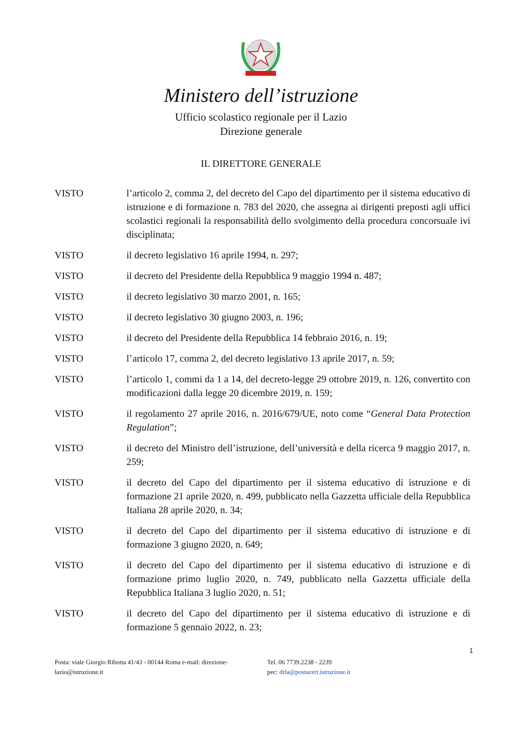Ministero dell’istruzione
Ufficio scolastico regionale per il Lazio
Direzione generale
IL DIRETTORE GENERALE
VISTO l’articolo 2, comma 2, del decreto del Capo del dipartimento per il sistema educativo di istruzione e di formazione n. 783 del 2020, che assegna ai dirigenti preposti agli uffici scolastici regionali la responsabilità dello svolgimento della procedura concorsuale ivi disciplinata;
VISTO il decreto legislativo 16 aprile 1994, n. 297;
VISTO il decreto del Presidente della Repubblica 9 maggio 1994 n. 487;
VISTO il decreto legislativo 30 marzo 2001, n. 165;
VISTO il decreto legislativo 30 giugno 2003, n. 196;
VISTO il decreto del Presidente della Repubblica 14 febbraio 2016, n. 19;
VISTO l’articolo 17, comma 2, del decreto legislativo 13 aprile 2017, n. 59;
VISTO l’articolo 1, commi da 1 a 14, del decreto-legge 29 ottobre 2019, n. 126, convertito con modificazioni dalla legge 20 dicembre 2019, n. 159;
VISTO il regolamento 27 aprile 2016, n. 2016/679/UE, noto come “General Data Protection Regulation”;
VISTO il decreto del Ministro dell’istruzione, dell’università e della ricerca 9 maggio 2017, n. 259;
VISTO il decreto del Capo del dipartimento per il sistema educativo di istruzione e di formazione 21 aprile 2020, n. 499, pubblicato nella Gazzetta ufficiale della Repubblica Italiana 28 aprile 2020, n. 34;
VISTO il decreto del Capo del dipartimento per il sistema educativo di istruzione e di formazione 3 giugno 2020, n. 649;
VISTO il decreto del Capo del dipartimento per il sistema educativo di istruzione e di formazione primo luglio 2020, n. 749, pubblicato nella Gazzetta ufficiale della Repubblica Italiana 3 luglio 2020, n. 51;
VISTO il decreto del Capo del dipartimento per il sistema educativo di istruzione e di formazione 5 gennaio 2022, n. 23;
1
Posta: viale Giorgio Ribotta 41/43 - 00144 Roma e-mail: direzione-lazio@istruzione.it
Tel. 06 7739.2238 - 2239
pec: drla@postacert.istruzione.it